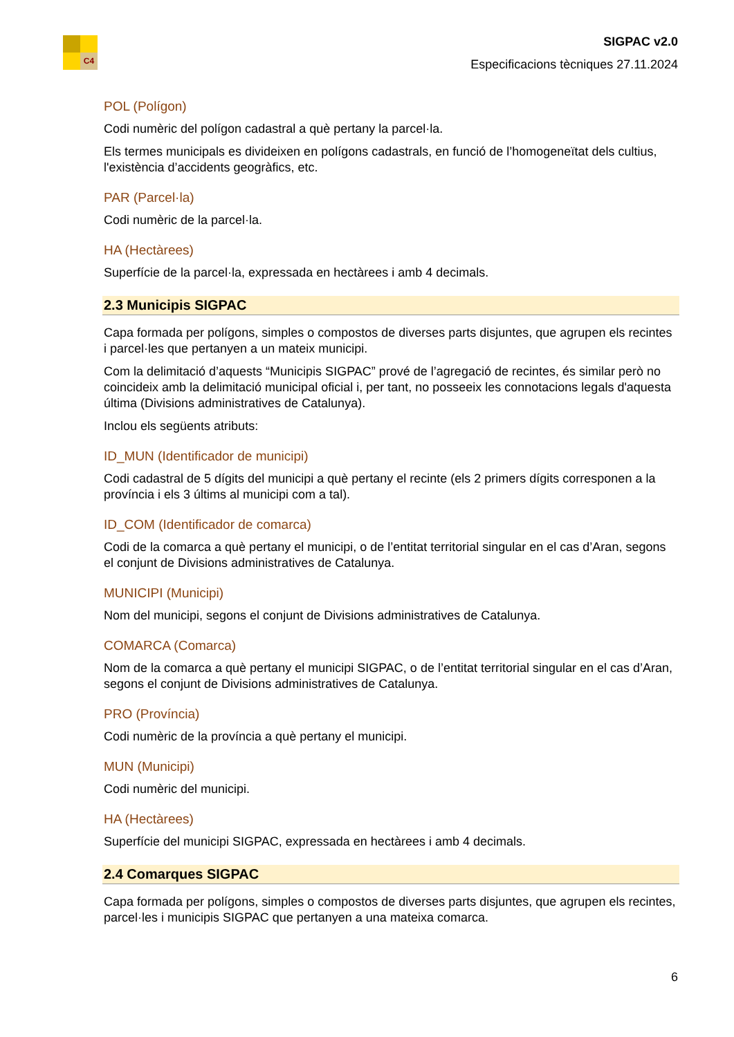C4
SIGPAC v2.0
Especificacions tècniques 27.11.2024
POL (Polígon)
Codi numèric del polígon cadastral a què pertany la parcel·la.
Els termes municipals es divideixen en polígons cadastrals, en funció de l’homogeneïtat dels cultius, l'existència d’accidents geogràfics, etc.
PAR (Parcel·la)
Codi numèric de la parcel·la.
HA (Hectàrees)
Superfície de la parcel·la, expressada en hectàrees i amb 4 decimals.
2.3 Municipis SIGPAC
Capa formada per polígons, simples o compostos de diverses parts disjuntes, que agrupen els recintes i parcel·les que pertanyen a un mateix municipi.
Com la delimitació d’aquests “Municipis SIGPAC” prové de l’agregació de recintes, és similar però no coincideix amb la delimitació municipal oficial i, per tant, no posseeix les connotacions legals d'aquesta última (Divisions administratives de Catalunya).
Inclou els següents atributs:
ID_MUN (Identificador de municipi)
Codi cadastral de 5 dígits del municipi a què pertany el recinte (els 2 primers dígits corresponen a la província i els 3 últims al municipi com a tal).
ID_COM (Identificador de comarca)
Codi de la comarca a què pertany el municipi, o de l’entitat territorial singular en el cas d’Aran, segons el conjunt de Divisions administratives de Catalunya.
MUNICIPI (Municipi)
Nom del municipi, segons el conjunt de Divisions administratives de Catalunya.
COMARCA (Comarca)
Nom de la comarca a què pertany el municipi SIGPAC, o de l’entitat territorial singular en el cas d’Aran, segons el conjunt de Divisions administratives de Catalunya.
PRO (Província)
Codi numèric de la província a què pertany el municipi.
MUN (Municipi)
Codi numèric del municipi.
HA (Hectàrees)
Superfície del municipi SIGPAC, expressada en hectàrees i amb 4 decimals.
2.4 Comarques SIGPAC
Capa formada per polígons, simples o compostos de diverses parts disjuntes, que agrupen els recintes, parcel·les i municipis SIGPAC que pertanyen a una mateixa comarca.
6